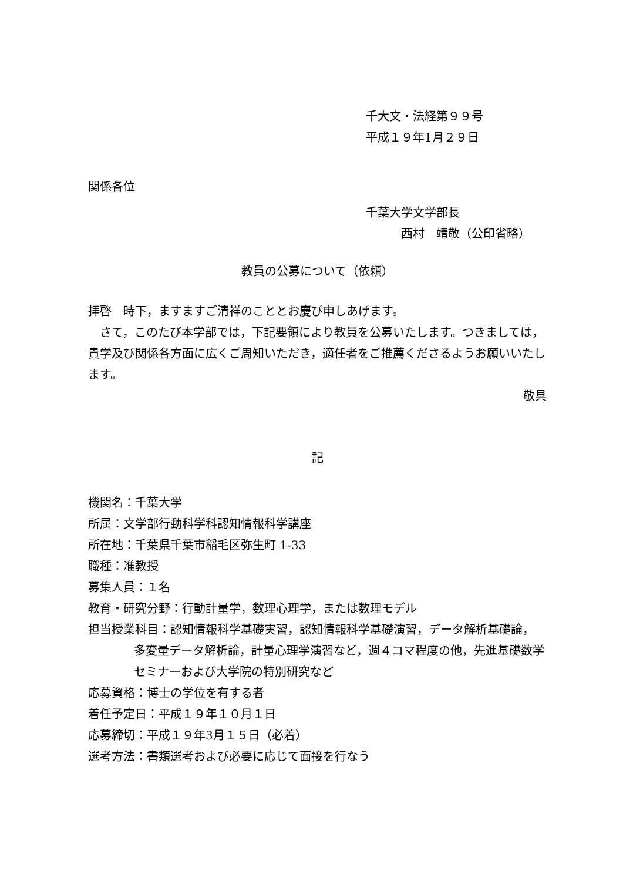千大文・法経第９９号
平成１９年1月２９日
関係各位
千葉大学文学部長
西村　靖敬（公印省略）
教員の公募について（依頼）
拝啓　時下，ますますご清祥のこととお慶び申しあげます。
　さて，このたび本学部では，下記要領により教員を公募いたします。つきましては，貴学及び関係各方面に広くご周知いただき，適任者をご推薦くださるようお願いいたします。
敬具
記
機関名：千葉大学
所属：文学部行動科学科認知情報科学講座
所在地：千葉県千葉市稲毛区弥生町 1-33
職種：准教授
募集人員：１名
教育・研究分野：行動計量学，数理心理学，または数理モデル
担当授業科目：認知情報科学基礎実習，認知情報科学基礎演習，データ解析基礎論，
多変量データ解析論，計量心理学演習など，週４コマ程度の他，先進基礎数学セミナーおよび大学院の特別研究など
応募資格：博士の学位を有する者
着任予定日：平成１９年１０月１日
応募締切：平成１９年3月１５日（必着）
選考方法：書類選考および必要に応じて面接を行なう